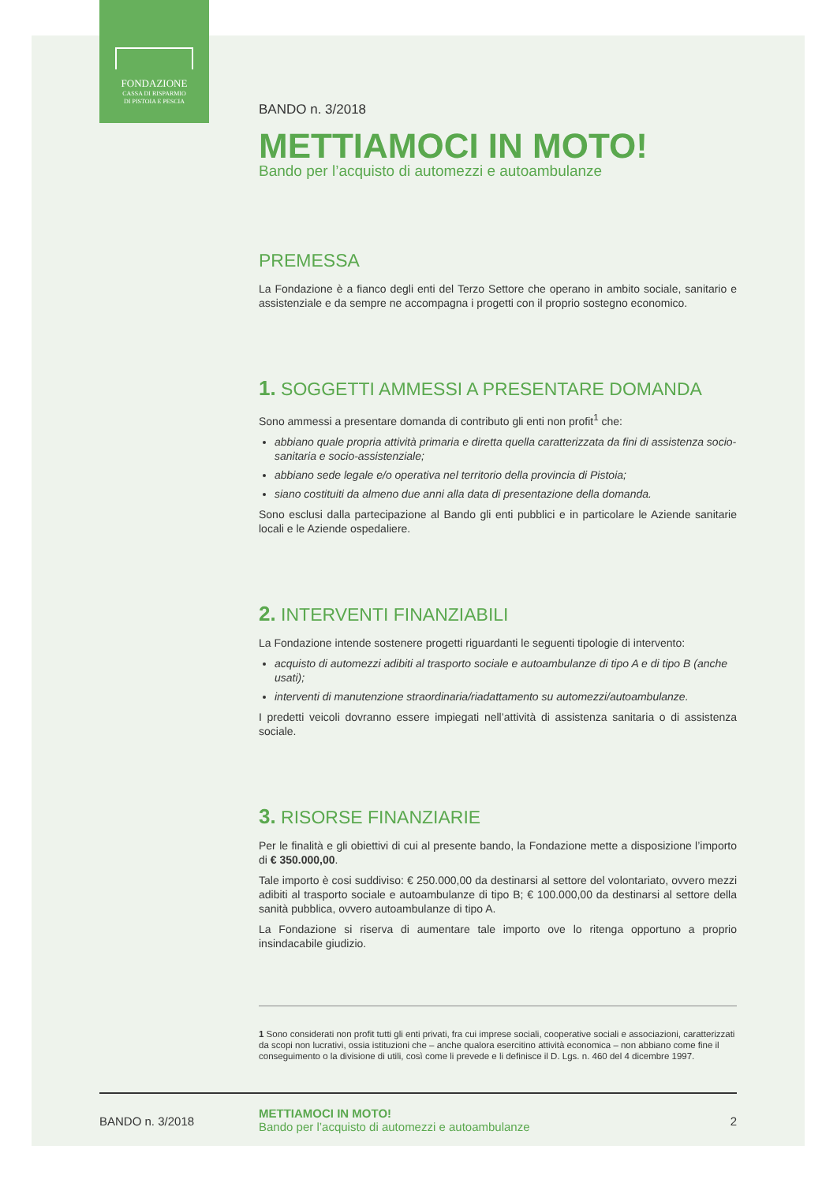FONDAZIONE
CASSA DI RISPARMIO
DI PISTOIA E PESCIA
BANDO n. 3/2018
METTIAMOCI IN MOTO!
Bando per l’acquisto di automezzi e autoambulanze
PREMESSA
La Fondazione è a fianco degli enti del Terzo Settore che operano in ambito sociale, sanitario e assistenziale e da sempre ne accompagna i progetti con il proprio sostegno economico.
1. SOGGETTI AMMESSI A PRESENTARE DOMANDA
Sono ammessi a presentare domanda di contributo gli enti non profit<sup>1</sup> che:
abbiano quale propria attività primaria e diretta quella caratterizzata da fini di assistenza socio-sanitaria e socio-assistenziale;
abbiano sede legale e/o operativa nel territorio della provincia di Pistoia;
siano costituiti da almeno due anni alla data di presentazione della domanda.
Sono esclusi dalla partecipazione al Bando gli enti pubblici e in particolare le Aziende sanitarie locali e le Aziende ospedaliere.
2. INTERVENTI FINANZIABILI
La Fondazione intende sostenere progetti riguardanti le seguenti tipologie di intervento:
acquisto di automezzi adibiti al trasporto sociale e autoambulanze di tipo A e di tipo B (anche usati);
interventi di manutenzione straordinaria/riadattamento su automezzi/autoambulanze.
I predetti veicoli dovranno essere impiegati nell’attività di assistenza sanitaria o di assistenza sociale.
3. RISORSE FINANZIARIE
Per le finalità e gli obiettivi di cui al presente bando, la Fondazione mette a disposizione l’importo di € 350.000,00.
Tale importo è cosi suddiviso: € 250.000,00 da destinarsi al settore del volontariato, ovvero mezzi adibiti al trasporto sociale e autoambulanze di tipo B; € 100.000,00 da destinarsi al settore della sanità pubblica, ovvero autoambulanze di tipo A.
La Fondazione si riserva di aumentare tale importo ove lo ritenga opportuno a proprio insindacabile giudizio.
1 Sono considerati non profit tutti gli enti privati, fra cui imprese sociali, cooperative sociali e associazioni, caratterizzati da scopi non lucrativi, ossia istituzioni che – anche qualora esercitino attività economica – non abbiano come fine il conseguimento o la divisione di utili, così come li prevede e li definisce il D. Lgs. n. 460 del 4 dicembre 1997.
BANDO n. 3/2018
METTIAMOCI IN MOTO!
Bando per l’acquisto di automezzi e autoambulanze
2